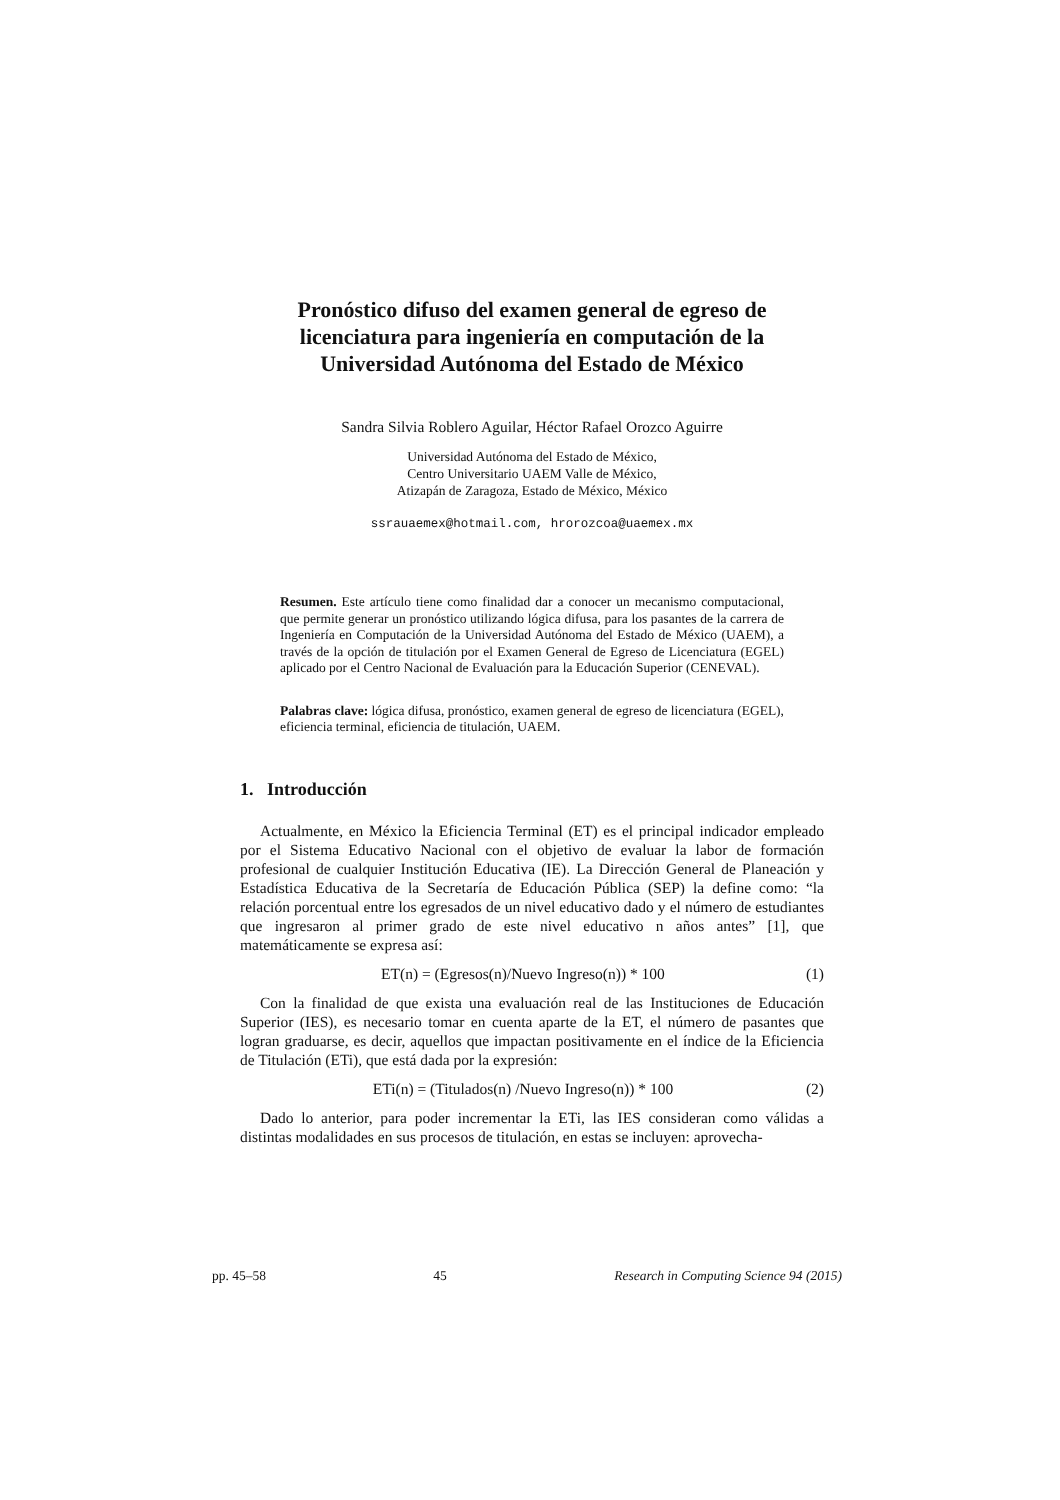Pronóstico difuso del examen general de egreso de licenciatura para ingeniería en computación de la Universidad Autónoma del Estado de México
Sandra Silvia Roblero Aguilar, Héctor Rafael Orozco Aguirre
Universidad Autónoma del Estado de México,
Centro Universitario UAEM Valle de México,
Atizapán de Zaragoza, Estado de México, México
ssrauaemex@hotmail.com, hrorozcoa@uaemex.mx
Resumen. Este artículo tiene como finalidad dar a conocer un mecanismo computacional, que permite generar un pronóstico utilizando lógica difusa, para los pasantes de la carrera de Ingeniería en Computación de la Universidad Autónoma del Estado de México (UAEM), a través de la opción de titulación por el Examen General de Egreso de Licenciatura (EGEL) aplicado por el Centro Nacional de Evaluación para la Educación Superior (CENEVAL).
Palabras clave: lógica difusa, pronóstico, examen general de egreso de licenciatura (EGEL), eficiencia terminal, eficiencia de titulación, UAEM.
1. Introducción
Actualmente, en México la Eficiencia Terminal (ET) es el principal indicador empleado por el Sistema Educativo Nacional con el objetivo de evaluar la labor de formación profesional de cualquier Institución Educativa (IE). La Dirección General de Planeación y Estadística Educativa de la Secretaría de Educación Pública (SEP) la define como: “la relación porcentual entre los egresados de un nivel educativo dado y el número de estudiantes que ingresaron al primer grado de este nivel educativo n años antes” [1], que matemáticamente se expresa así:
ET(n) = (Egresos(n)/Nuevo Ingreso(n)) * 100 (1)
Con la finalidad de que exista una evaluación real de las Instituciones de Educación Superior (IES), es necesario tomar en cuenta aparte de la ET, el número de pasantes que logran graduarse, es decir, aquellos que impactan positivamente en el índice de la Eficiencia de Titulación (ETi), que está dada por la expresión:
ETi(n) = (Titulados(n) /Nuevo Ingreso(n)) * 100 (2)
Dado lo anterior, para poder incrementar la ETi, las IES consideran como válidas a distintas modalidades en sus procesos de titulación, en estas se incluyen: aprovecha-
pp. 45–58 45 Research in Computing Science 94 (2015)